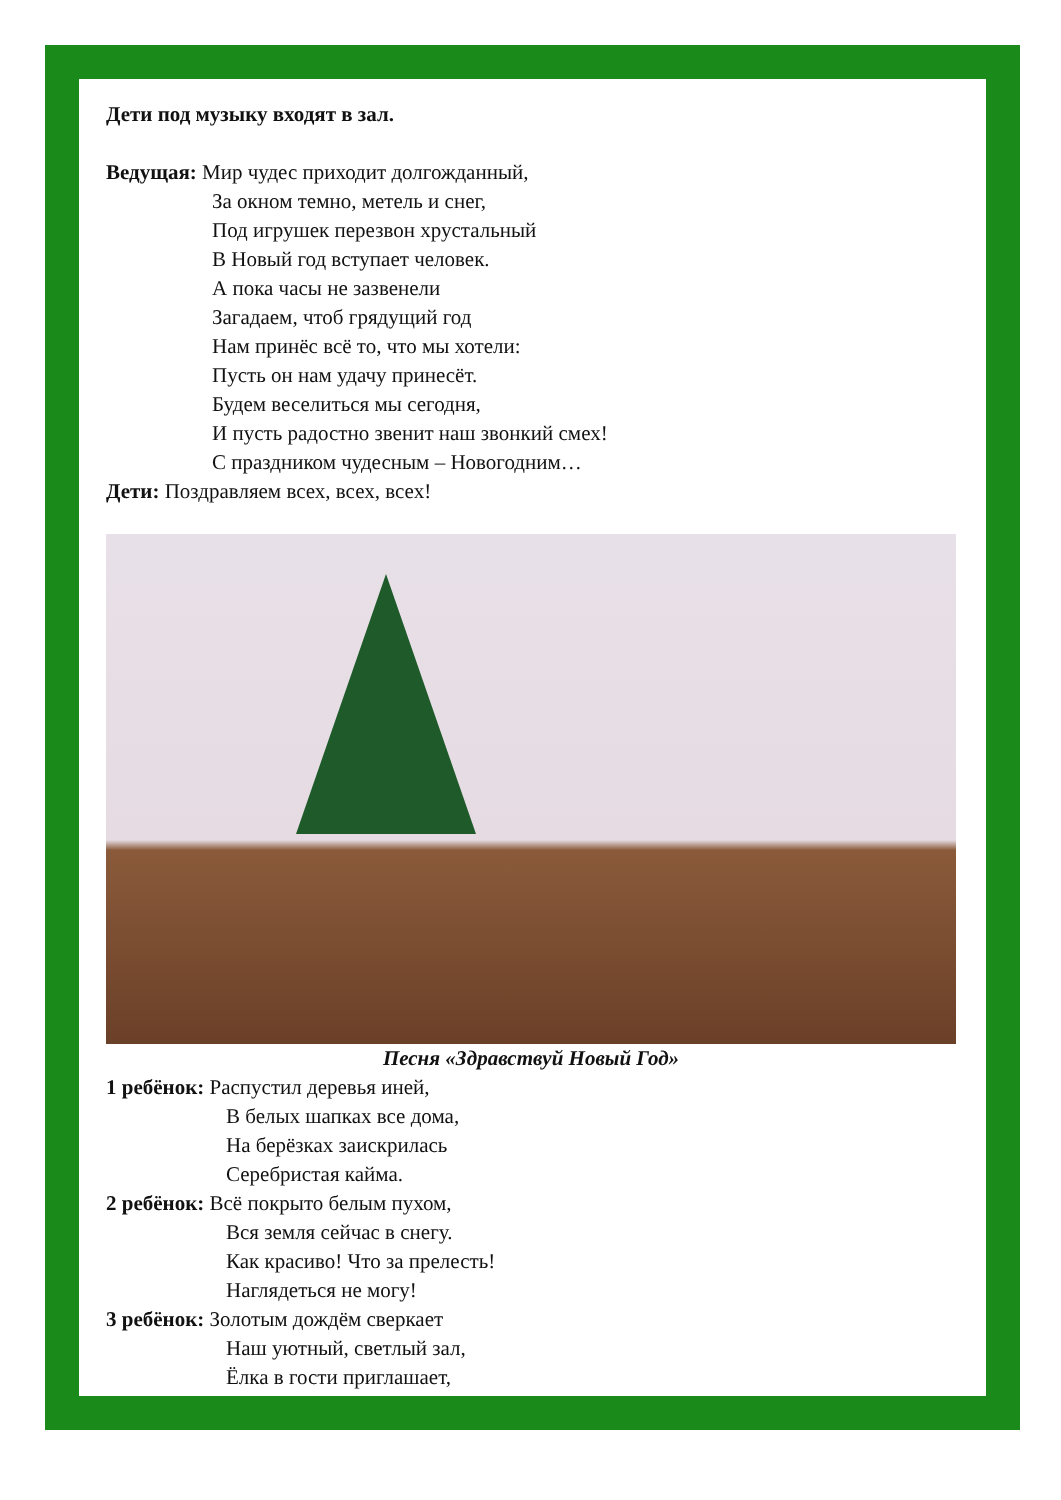Дети под музыку входят в зал.
Ведущая: Мир чудес приходит долгожданный,
За окном темно, метель и снег,
Под игрушек перезвон хрустальный
В Новый год вступает человек.
А пока часы не зазвенели
Загадаем, чтоб грядущий год
Нам принёс всё то, что мы хотели:
Пусть он нам удачу принесёт.
Будем веселиться мы сегодня,
И пусть радостно звенит наш звонкий смех!
С праздником чудесным – Новогодним…
Дети: Поздравляем всех, всех, всех!
Песня «Здравствуй Новый Год»
1 ребёнок: Распустил деревья иней,
В белых шапках все дома,
На берёзках заискрилась
Серебристая кайма.
2 ребёнок: Всё покрыто белым пухом,
Вся земля сейчас в снегу.
Как красиво! Что за прелесть!
Наглядеться не могу!
3 ребёнок: Золотым дождём сверкает
Наш уютный, светлый зал,
Ёлка в гости приглашает,